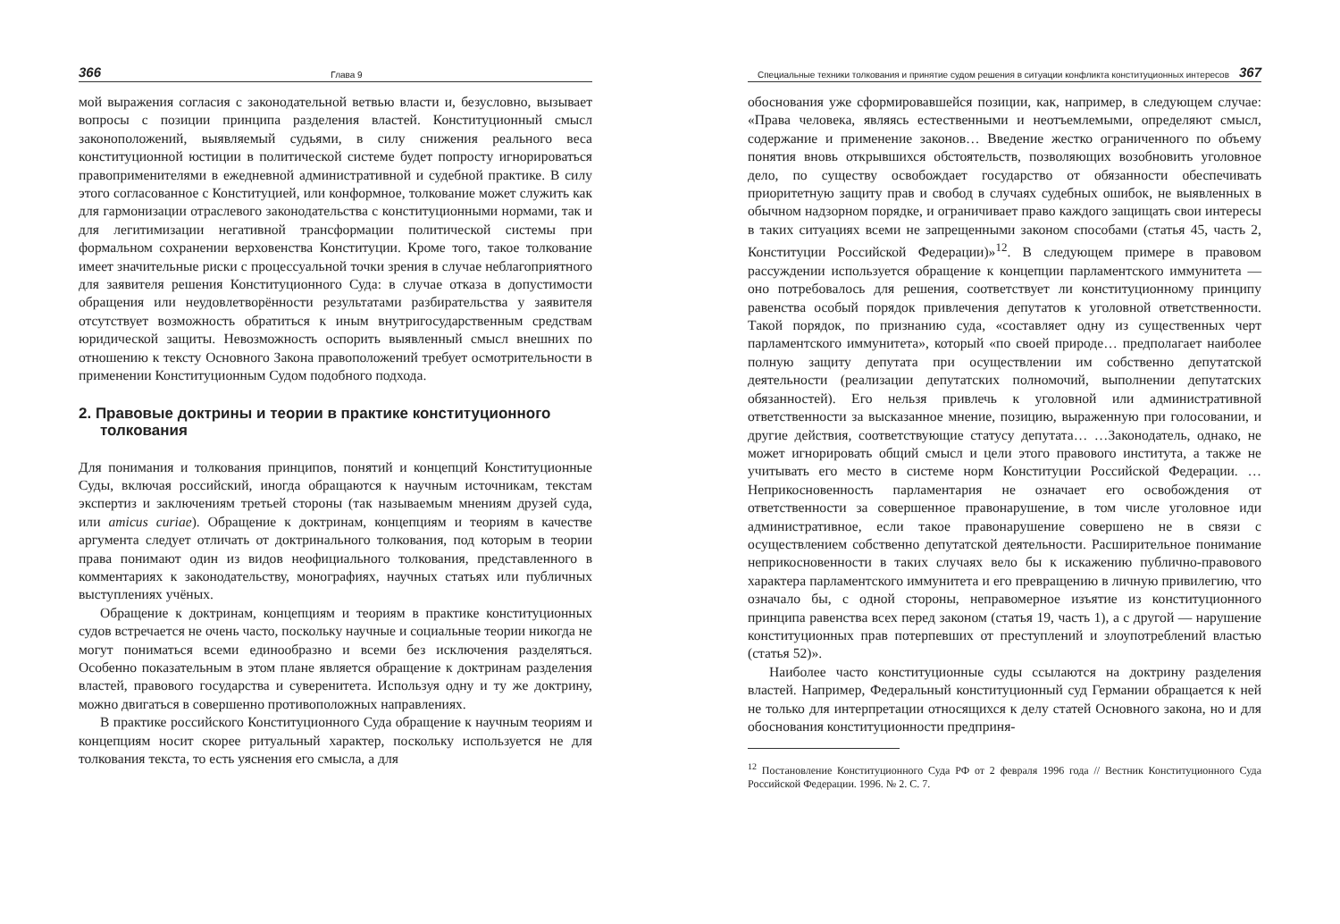366 Глава 9
мой выражения согласия с законодательной ветвью власти и, безусловно, вызывает вопросы с позиции принципа разделения властей. Конституционный смысл законоположений, выявляемый судьями, в силу снижения реального веса конституционной юстиции в политической системе будет попросту игнорироваться правоприменителями в ежедневной административной и судебной практике. В силу этого согласованное с Конституцией, или конформное, толкование может служить как для гармонизации отраслевого законодательства с конституционными нормами, так и для легитимизации негативной трансформации политической системы при формальном сохранении верховенства Конституции. Кроме того, такое толкование имеет значительные риски с процессуальной точки зрения в случае неблагоприятного для заявителя решения Конституционного Суда: в случае отказа в допустимости обращения или неудовлетворённости результатами разбирательства у заявителя отсутствует возможность обратиться к иным внутригосударственным средствам юридической защиты. Невозможность оспорить выявленный смысл внешних по отношению к тексту Основного Закона правоположений требует осмотрительности в применении Конституционным Судом подобного подхода.
2. Правовые доктрины и теории в практике конституционного толкования
Для понимания и толкования принципов, понятий и концепций Конституционные Суды, включая российский, иногда обращаются к научным источникам, текстам экспертиз и заключениям третьей стороны (так называемым мнениям друзей суда, или amicus curiae). Обращение к доктринам, концепциям и теориям в качестве аргумента следует отличать от доктринального толкования, под которым в теории права понимают один из видов неофициального толкования, представленного в комментариях к законодательству, монографиях, научных статьях или публичных выступлениях учёных.
Обращение к доктринам, концепциям и теориям в практике конституционных судов встречается не очень часто, поскольку научные и социальные теории никогда не могут пониматься всеми единообразно и всеми без исключения разделяться. Особенно показательным в этом плане является обращение к доктринам разделения властей, правового государства и суверенитета. Используя одну и ту же доктрину, можно двигаться в совершенно противоположных направлениях.
В практике российского Конституционного Суда обращение к научным теориям и концепциям носит скорее ритуальный характер, поскольку используется не для толкования текста, то есть уяснения его смысла, а для
Специальные техники толкования и принятие судом решения в ситуации конфликта конституционных интересов 367
обоснования уже сформировавшейся позиции, как, например, в следующем случае: «Права человека, являясь естественными и неотъемлемыми, определяют смысл, содержание и применение законов… Введение жестко ограниченного по объему понятия вновь открывшихся обстоятельств, позволяющих возобновить уголовное дело, по существу освобождает государство от обязанности обеспечивать приоритетную защиту прав и свобод в случаях судебных ошибок, не выявленных в обычном надзорном порядке, и ограничивает право каждого защищать свои интересы в таких ситуациях всеми не запрещенными законом способами (статья 45, часть 2, Конституции Российской Федерации)»<sup>12</sup>. В следующем примере в правовом рассуждении используется обращение к концепции парламентского иммунитета — оно потребовалось для решения, соответствует ли конституционному принципу равенства особый порядок привлечения депутатов к уголовной ответственности. Такой порядок, по признанию суда, «составляет одну из существенных черт парламентского иммунитета», который «по своей природе… предполагает наиболее полную защиту депутата при осуществлении им собственно депутатской деятельности (реализации депутатских полномочий, выполнении депутатских обязанностей). Его нельзя привлечь к уголовной или административной ответственности за высказанное мнение, позицию, выраженную при голосовании, и другие действия, соответствующие статусу депутата… …Законодатель, однако, не может игнорировать общий смысл и цели этого правового института, а также не учитывать его место в системе норм Конституции Российской Федерации. …Неприкосновенность парламентария не означает его освобождения от ответственности за совершенное правонарушение, в том числе уголовное иди административное, если такое правонарушение совершено не в связи с осуществлением собственно депутатской деятельности. Расширительное понимание неприкосновенности в таких случаях вело бы к искажению публично-правового характера парламентского иммунитета и его превращению в личную привилегию, что означало бы, с одной стороны, неправомерное изъятие из конституционного принципа равенства всех перед законом (статья 19, часть 1), а с другой — нарушение конституционных прав потерпевших от преступлений и злоупотреблений властью (статья 52)».
Наиболее часто конституционные суды ссылаются на доктрину разделения властей. Например, Федеральный конституционный суд Германии обращается к ней не только для интерпретации относящихся к делу статей Основного закона, но и для обоснования конституционности предприня-
<sup>12</sup> Постановление Конституционного Суда РФ от 2 февраля 1996 года // Вестник Конституционного Суда Российской Федерации. 1996. № 2. С. 7.